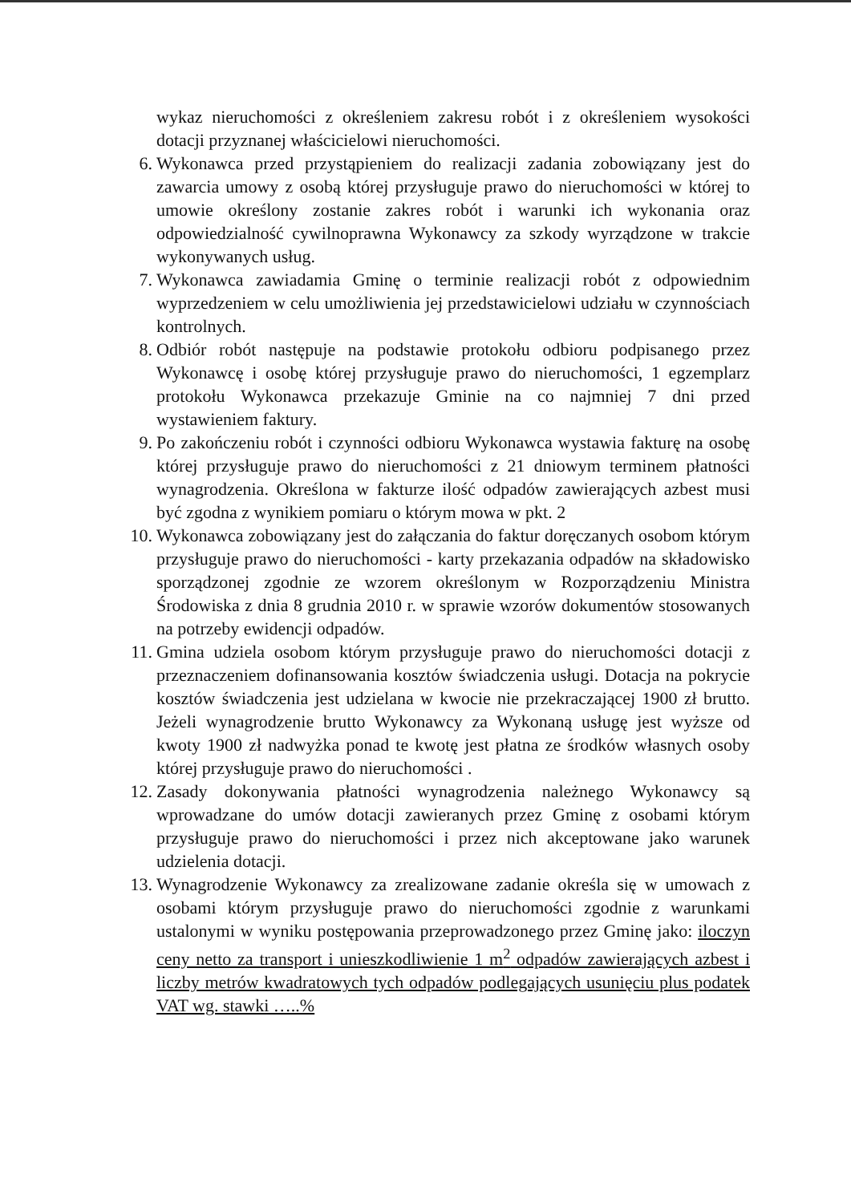wykaz nieruchomości z określeniem zakresu robót i z określeniem wysokości dotacji przyznanej właścicielowi nieruchomości.
6. Wykonawca przed przystąpieniem do realizacji zadania zobowiązany jest do zawarcia umowy z osobą której przysługuje prawo do nieruchomości w której to umowie określony zostanie zakres robót i warunki ich wykonania oraz odpowiedzialność cywilnoprawna Wykonawcy za szkody wyrządzone w trakcie wykonywanych usług.
7. Wykonawca zawiadamia Gminę o terminie realizacji robót z odpowiednim wyprzedzeniem w celu umożliwienia jej przedstawicielowi udziału w czynnościach kontrolnych.
8. Odbiór robót następuje na podstawie protokołu odbioru podpisanego przez Wykonawcę i osobę której przysługuje prawo do nieruchomości, 1 egzemplarz protokołu Wykonawca przekazuje Gminie na co najmniej 7 dni przed wystawieniem faktury.
9. Po zakończeniu robót i czynności odbioru Wykonawca wystawia fakturę na osobę której przysługuje prawo do nieruchomości z 21 dniowym terminem płatności wynagrodzenia. Określona w fakturze ilość odpadów zawierających azbest musi być zgodna z wynikiem pomiaru o którym mowa w pkt. 2
10. Wykonawca zobowiązany jest do załączania do faktur doręczanych osobom którym przysługuje prawo do nieruchomości - karty przekazania odpadów na składowisko sporządzonej zgodnie ze wzorem określonym w Rozporządzeniu Ministra Środowiska z dnia 8 grudnia 2010 r. w sprawie wzorów dokumentów stosowanych na potrzeby ewidencji odpadów.
11. Gmina udziela osobom którym przysługuje prawo do nieruchomości dotacji z przeznaczeniem dofinansowania kosztów świadczenia usługi. Dotacja na pokrycie kosztów świadczenia jest udzielana w kwocie nie przekraczającej 1900 zł brutto. Jeżeli wynagrodzenie brutto Wykonawcy za Wykonaną usługę jest wyższe od kwoty 1900 zł nadwyżka ponad te kwotę jest płatna ze środków własnych osoby której przysługuje prawo do nieruchomości .
12. Zasady dokonywania płatności wynagrodzenia należnego Wykonawcy są wprowadzane do umów dotacji zawieranych przez Gminę z osobami którym przysługuje prawo do nieruchomości i przez nich akceptowane jako warunek udzielenia dotacji.
13. Wynagrodzenie Wykonawcy za zrealizowane zadanie określa się w umowach z osobami którym przysługuje prawo do nieruchomości zgodnie z warunkami ustalonymi w wyniku postępowania przeprowadzonego przez Gminę jako: iloczyn ceny netto za transport i unieszkodliwienie 1 m<sup>2</sup> odpadów zawierających azbest i liczby metrów kwadratowych tych odpadów podlegających usunięciu plus podatek VAT wg. stawki …..%